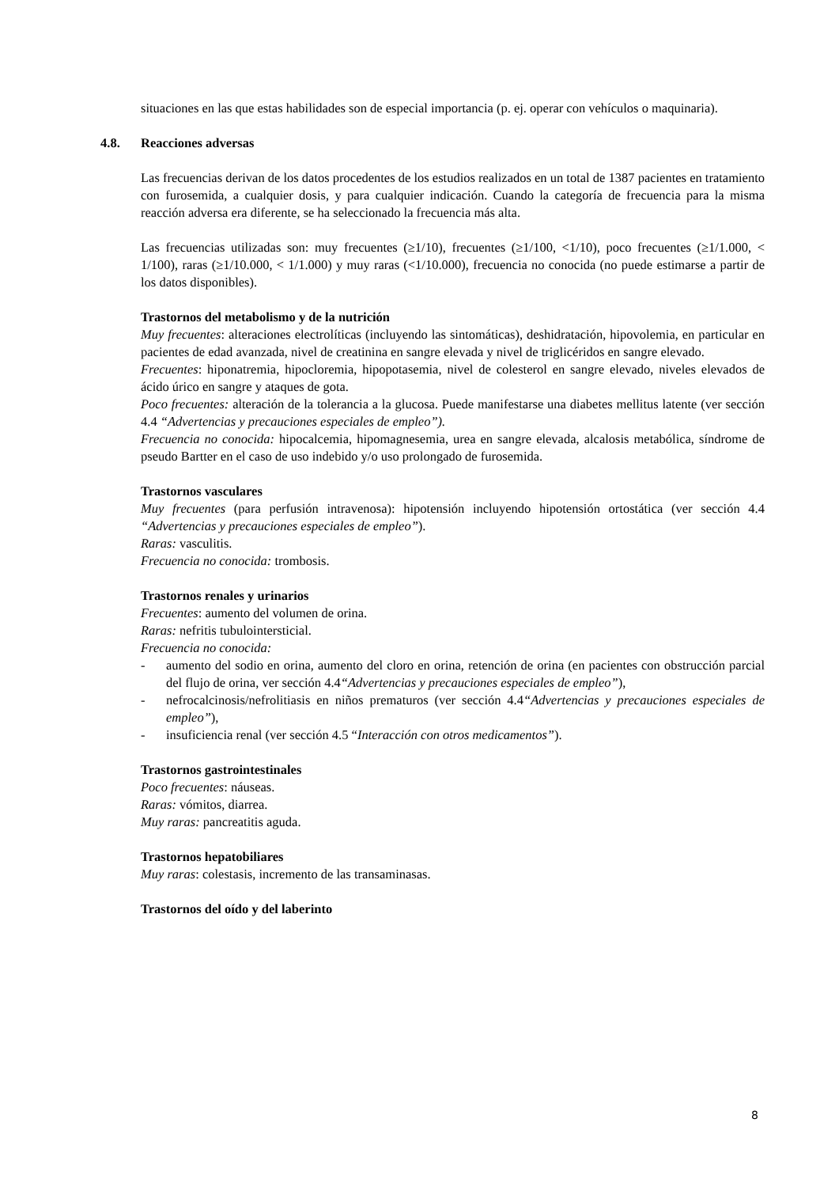situaciones en las que estas habilidades son de especial importancia (p. ej. operar con vehículos o maquinaria).
4.8. Reacciones adversas
Las frecuencias derivan de los datos procedentes de los estudios realizados en un total de 1387 pacientes en tratamiento con furosemida, a cualquier dosis, y para cualquier indicación. Cuando la categoría de frecuencia para la misma reacción adversa era diferente, se ha seleccionado la frecuencia más alta.
Las frecuencias utilizadas son: muy frecuentes (≥1/10), frecuentes (≥1/100, <1/10), poco frecuentes (≥1/1.000, < 1/100), raras (≥1/10.000, < 1/1.000) y muy raras (<1/10.000), frecuencia no conocida (no puede estimarse a partir de los datos disponibles).
Trastornos del metabolismo y de la nutrición
Muy frecuentes: alteraciones electrolíticas (incluyendo las sintomáticas), deshidratación, hipovolemia, en particular en pacientes de edad avanzada, nivel de creatinina en sangre elevada y nivel de triglicéridos en sangre elevado.
Frecuentes: hiponatremia, hipocloremia, hipopotasemia, nivel de colesterol en sangre elevado, niveles elevados de ácido úrico en sangre y ataques de gota.
Poco frecuentes: alteración de la tolerancia a la glucosa. Puede manifestarse una diabetes mellitus latente (ver sección 4.4 “Advertencias y precauciones especiales de empleo”).
Frecuencia no conocida: hipocalcemia, hipomagnesemia, urea en sangre elevada, alcalosis metabólica, síndrome de pseudo Bartter en el caso de uso indebido y/o uso prolongado de furosemida.
Trastornos vasculares
Muy frecuentes (para perfusión intravenosa): hipotensión incluyendo hipotensión ortostática (ver sección 4.4 “Advertencias y precauciones especiales de empleo”).
Raras: vasculitis.
Frecuencia no conocida: trombosis.
Trastornos renales y urinarios
Frecuentes: aumento del volumen de orina.
Raras: nefritis tubulointersticial.
Frecuencia no conocida:
- aumento del sodio en orina, aumento del cloro en orina, retención de orina (en pacientes con obstrucción parcial del flujo de orina, ver sección 4.4“Advertencias y precauciones especiales de empleo”),
- nefrocalcinosis/nefrolitiasis en niños prematuros (ver sección 4.4“Advertencias y precauciones especiales de empleo”),
- insuficiencia renal (ver sección 4.5 “Interacción con otros medicamentos”).
Trastornos gastrointestinales
Poco frecuentes: náuseas.
Raras: vómitos, diarrea.
Muy raras: pancreatitis aguda.
Trastornos hepatobiliares
Muy raras: colestasis, incremento de las transaminasas.
Trastornos del oído y del laberinto
8